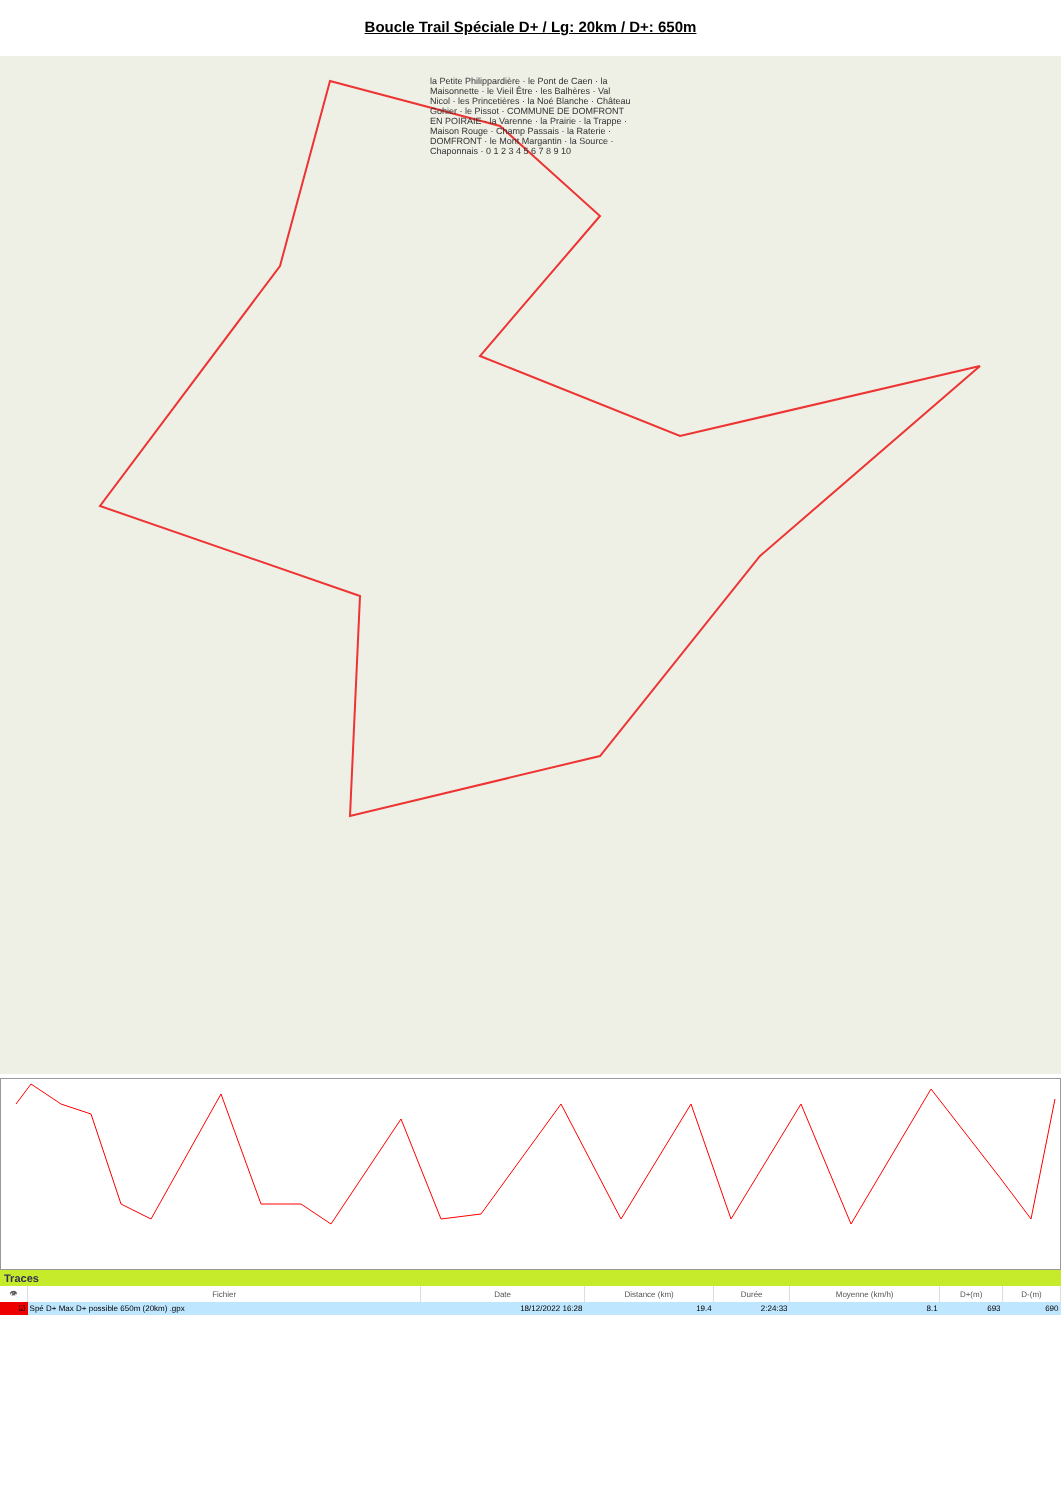Boucle Trail Spéciale D+ / Lg: 20km / D+: 650m
la Petite Philippardière · le Pont de Caen · la Maisonnette · le Vieil Être · les Balhères · Val Nicol · les Princetières · la Noé Blanche · Château Gohier · le Pissot · COMMUNE DE DOMFRONT EN POIRAIE · la Varenne · la Prairie · la Trappe · Maison Rouge · Champ Passais · la Raterie · DOMFRONT · le Mont Margantin · la Source · Chaponnais · 0 1 2 3 4 5 6 7 8 9 10
Traces
| 👁 | Fichier | Date | Distance (km) | Durée | Moyenne (km/h) | D+(m) | D-(m) |
| --- | --- | --- | --- | --- | --- | --- | --- |
| ☑ | Spé D+ Max D+ possible 650m (20km) .gpx | 18/12/2022 16:28 | 19.4 | 2:24:33 | 8.1 | 693 | 690 |